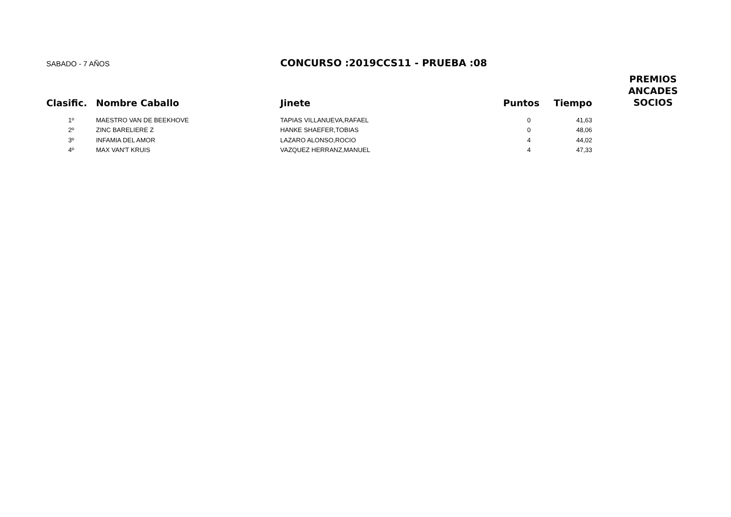SABADO - 7 AÑOS
CONCURSO :2019CCS11 - PRUEBA :08
| Clasific. | Nombre Caballo | Jinete | Puntos | Tiempo | PREMIOS ANCADES SOCIOS |
| --- | --- | --- | --- | --- | --- |
| 1º | MAESTRO VAN DE BEEKHOVE | TAPIAS VILLANUEVA,RAFAEL | 0 | 41,63 | |
| 2º | ZINC BARELIERE Z | HANKE SHAEFER,TOBIAS | 0 | 48,06 | |
| 3º | INFAMIA DEL AMOR | LAZARO ALONSO,ROCIO | 4 | 44,02 | |
| 4º | MAX VAN'T KRUIS | VAZQUEZ HERRANZ,MANUEL | 4 | 47,33 | |